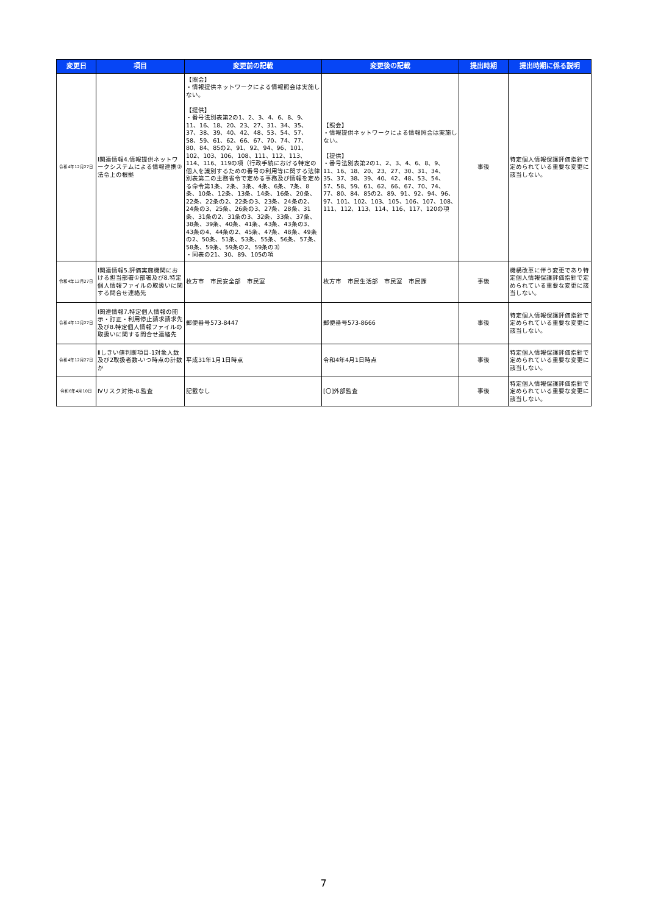| 変更日 | 項目 | 変更前の記載 | 変更後の記載 | 提出時期 | 提出時期に係る説明 |
| --- | --- | --- | --- | --- | --- |
| 令和4年12月27日 | Ⅰ関連情報4.情報提供ネットワークシステムによる情報連携②法令上の根拠 | 【照会】 ・情報提供ネットワークによる情報照会は実施しない。 【提供】 ・番号法別表第2の1、2、3、4、6、8、9、11、16、18、20、23、27、31、34、35、37、38、39、40、42、48、53、54、57、58、59、61、62、66、67、70、74、77、80、84、85の2、91、92、94、96、101、102、103、106、108、111、112、113、114、116、119の項（行政手続における特定の個人を識別するための番号の利用等に関する法律別表第二の主務省令で定める事務及び情報を定める命令第1条、2条、3条、4条、6条、7条、8条、10条、12条、13条、14条、16条、20条、22条、22条の2、22条の3、23条、24条の2、24条の3、25条、26条の3、27条、28条、31条、31条の2、31条の3、32条、33条、37条、38条、39条、40条、41条、43条、43条の3、43条の4、44条の2、45条、47条、48条、49条の2、50条、51条、53条、55条、56条、57条、58条、59条、59条の2、59条の3） ・同表の21、30、89、105の項 | 【照会】 ・情報提供ネットワークによる情報照会は実施しない。 【提供】 ・番号法別表第2の1、2、3、4、6、8、9、11、16、18、20、23、27、30、31、34、35、37、38、39、40、42、48、53、54、57、58、59、61、62、66、67、70、74、77、80、84、85の2、89、91、92、94、96、97、101、102、103、105、106、107、108、111、112、113、114、116、117、120の項 | 事後 | 特定個人情報保護評価指針で定められている重要な変更に該当しない。 |
| 令和4年12月27日 | Ⅰ関連情報5.評価実施機関における担当部署①部署及び8.特定個人情報ファイルの取扱いに関する問合せ連絡先 | 枚方市 市民安全部 市民室 | 枚方市 市民生活部 市民室 市民課 | 事後 | 機構改革に伴う変更であり特定個人情報保護評価指針で定められている重要な変更に該当しない。 |
| 令和4年12月27日 | Ⅰ関連情報7.特定個人情報の開示・訂正・利用停止請求請求先及び8.特定個人情報ファイルの取扱いに関する問合せ連絡先 | 郵便番号573-8447 | 郵便番号573-8666 | 事後 | 特定個人情報保護評価指針で定められている重要な変更に該当しない。 |
| 令和4年12月27日 | Ⅱしきい値判断項目-1対象人数及び2取扱者数-いつ時点の計数か | 平成31年1月1日時点 | 令和4年4月1日時点 | 事後 | 特定個人情報保護評価指針で定められている重要な変更に該当しない。 |
| 令和6年4月10日 | Ⅳリスク対策-8.監査 | 記載なし | [〇]外部監査 | 事後 | 特定個人情報保護評価指針で定められている重要な変更に該当しない。 |
7